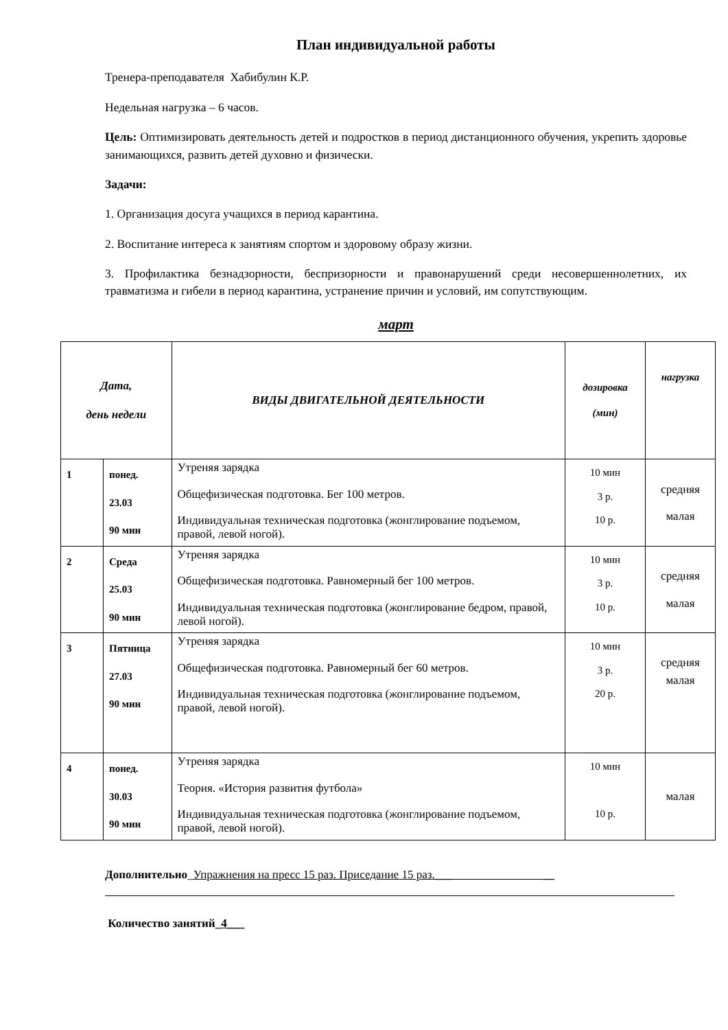План индивидуальной работы
Тренера-преподавателя Хабибулин К.Р.
Недельная нагрузка – 6 часов.
Цель: Оптимизировать деятельность детей и подростков в период дистанционного обучения, укрепить здоровье занимающихся, развить детей духовно и физически.
Задачи:
1. Организация досуга учащихся в период карантина.
2. Воспитание интереса к занятиям спортом и здоровому образу жизни.
3. Профилактика безнадзорности, беспризорности и правонарушений среди несовершеннолетних, их травматизма и гибели в период карантина, устранение причин и условий, им сопутствующим.
март
| Дата, день недели | | ВИДЫ ДВИГАТЕЛЬНОЙ ДЕЯТЕЛЬНОСТИ | дозировка (мин) | нагрузка |
| --- | --- | --- | --- | --- |
| 1 | понед. 23.03 90 мин | Утреняя зарядка Общефизическая подготовка. Бег 100 метров. Индивидуальная техническая подготовка (жонглирование подъемом, правой, левой ногой). | 10 мин 3 р. 10 р. | средняя малая |
| 2 | Среда 25.03 90 мин | Утреняя зарядка Общефизическая подготовка. Равномерный бег 100 метров. Индивидуальная техническая подготовка (жонглирование бедром, правой, левой ногой). | 10 мин 3 р. 10 р. | средняя малая |
| 3 | Пятница 27.03 90 мин | Утреняя зарядка Общефизическая подготовка. Равномерный бег 60 метров. Индивидуальная техническая подготовка (жонглирование подъемом, правой, левой ногой). | 10 мин 3 р. 20 р. | средняя малая |
| 4 | понед. 30.03 90 мин | Утреняя зарядка Теория. «История развития футбола» Индивидуальная техническая подготовка (жонглирование подъемом, правой, левой ногой). | 10 мин 10 р. | малая |
Дополнительно_Упражнения на пресс 15 раз. Приседание 15 раз.___ __
Количество занятий_4___